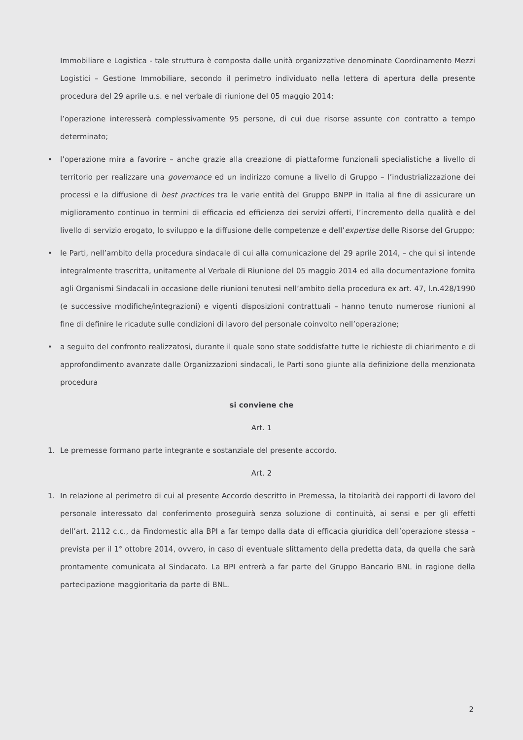Immobiliare e Logistica - tale struttura è composta dalle unità organizzative denominate Coordinamento Mezzi Logistici – Gestione Immobiliare, secondo il perimetro individuato nella lettera di apertura della presente procedura del 29 aprile u.s. e nel verbale di riunione del 05 maggio 2014;
l’operazione interesserà complessivamente 95 persone, di cui due risorse assunte con contratto a tempo determinato;
• l’operazione mira a favorire – anche grazie alla creazione di piattaforme funzionali specialistiche a livello di territorio per realizzare una governance ed un indirizzo comune a livello di Gruppo – l’industrializzazione dei processi e la diffusione di best practices tra le varie entità del Gruppo BNPP in Italia al fine di assicurare un miglioramento continuo in termini di efficacia ed efficienza dei servizi offerti, l’incremento della qualità e del livello di servizio erogato, lo sviluppo e la diffusione delle competenze e dell’expertise delle Risorse del Gruppo;
• le Parti, nell’ambito della procedura sindacale di cui alla comunicazione del 29 aprile 2014, – che qui si intende integralmente trascritta, unitamente al Verbale di Riunione del 05 maggio 2014 ed alla documentazione fornita agli Organismi Sindacali in occasione delle riunioni tenutesi nell’ambito della procedura ex art. 47, l.n.428/1990 (e successive modifiche/integrazioni) e vigenti disposizioni contrattuali – hanno tenuto numerose riunioni al fine di definire le ricadute sulle condizioni di lavoro del personale coinvolto nell’operazione;
• a seguito del confronto realizzatosi, durante il quale sono state soddisfatte tutte le richieste di chiarimento e di approfondimento avanzate dalle Organizzazioni sindacali, le Parti sono giunte alla definizione della menzionata procedura
si conviene che
Art. 1
1. Le premesse formano parte integrante e sostanziale del presente accordo.
Art. 2
1. In relazione al perimetro di cui al presente Accordo descritto in Premessa, la titolarità dei rapporti di lavoro del personale interessato dal conferimento proseguirà senza soluzione di continuità, ai sensi e per gli effetti dell’art. 2112 c.c., da Findomestic alla BPI a far tempo dalla data di efficacia giuridica dell’operazione stessa – prevista per il 1° ottobre 2014, ovvero, in caso di eventuale slittamento della predetta data, da quella che sarà prontamente comunicata al Sindacato. La BPI entrerà a far parte del Gruppo Bancario BNL in ragione della partecipazione maggioritaria da parte di BNL.
2